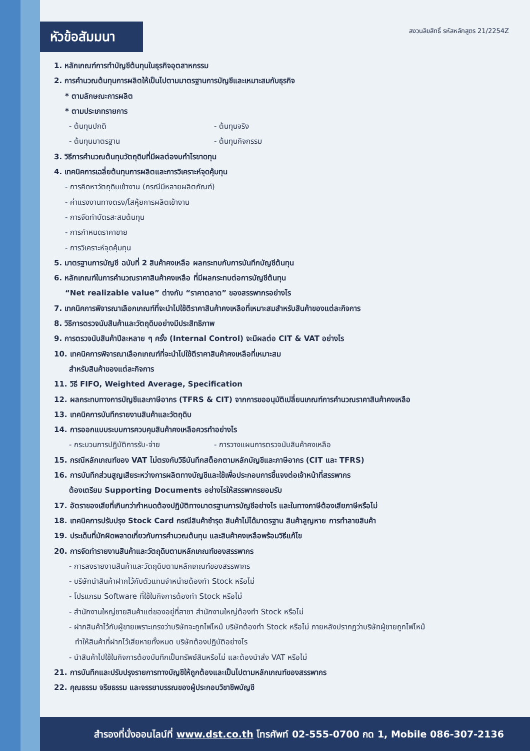หัวข้อสัมมนา
สงวนลิขสิทธิ์ รหัสหลักสูตร 21/2254Z
1. หลักเกณฑ์การทำบัญชีต้นทุนในธุรกิจอุตสาหกรรม
2. การคำนวณต้นทุนการผลิตให้เป็นไปตามมาตรฐานการบัญชีและเหมาะสมกับธุรกิจ
* ตามลักษณะการผลิต
* ตามประเภทรายการ
- ต้นทุนปกติ - ต้นทุนจริง
- ต้นทุนมาตรฐาน - ต้นทุนกิจกรรม
3. วิธีการคำนวณต้นทุนวัตถุดิบที่มีผลต่องบกำไรขาดทุน
4. เทคนิคการเฉลี่ยต้นทุนการผลิตและการวิเคราะห์จุดคุ้มทุน
- การคิดหาวัตถุดิบเข้างาน (กรณีมีหลายผลิตภัณฑ์)
- ค่าแรงงานทางตรง/โสหุ้ยการผลิตเข้างาน
- การจัดทำบัตรสะสมต้นทุน
- การกำหนดราคาขาย
- การวิเคราะห์จุดคุ้มทุน
5. มาตรฐานการบัญชี ฉบับที่ 2 สินค้าคงเหลือ ผลกระทบกับการบันทึกบัญชีต้นทุน
6. หลักเกณฑ์ในการคำนวณราคาสินค้าคงเหลือ ที่มีผลกระทบต่อการบัญชีต้นทุน
“Net realizable value” ต่างกับ “ราคาตลาด” ของสรรพากรอย่างไร
7. เทคนิคการพิจารณาเลือกเกณฑ์ที่จะนำไปใช้ตีราคาสินค้าคงเหลือที่เหมาะสมสำหรับสินค้าของแต่ละกิจการ
8. วิธีการตรวจนับสินค้าและวัตถุดิบอย่างมีประสิทธิภาพ
9. การตรวจนับสินค้าปีละหลาย ๆ ครั้ง (Internal Control) จะมีผลต่อ CIT & VAT อย่างไร
10. เทคนิคการพิจารณาเลือกเกณฑ์ที่จะนำไปใช้ตีราคาสินค้าคงเหลือที่เหมาะสม
สำหรับสินค้าของแต่ละกิจการ
11. วิธี FIFO, Weighted Average, Specification
12. ผลกระทบทางการบัญชีและภาษีอากร (TFRS & CIT) จากการขออนุมัติเปลี่ยนเกณฑ์การคำนวณราคาสินค้าคงเหลือ
13. เทคนิคการบันทึกรายงานสินค้าและวัตถุดิบ
14. การออกแบบระบบการควบคุมสินค้าคงเหลือควรทำอย่างไร
- กระบวนการปฏิบัติการรับ-จ่าย - การวางแผนการตรวจนับสินค้าคงเหลือ
15. กรณีหลักเกณฑ์ของ VAT ไม่ตรงกับวิธีบันทึกสต็อกตามหลักบัญชีและภาษีอากร (CIT และ TFRS)
16. การบันทึกส่วนสูญเสียระหว่างการผลิตทางบัญชีและใช้เพื่อประกอบการชี้แจงต่อเจ้าหน้าที่สรรพากร
ต้องเตรียม Supporting Documents อย่างไรให้สรรพากรยอมรับ
17. อัตราของเสียที่เกินกว่ากำหนดต้องปฏิบัติทางมาตรฐานการบัญชีอย่างไร และในทางภาษีต้องเสียภาษีหรือไม่
18. เทคนิคการปรับปรุง Stock Card กรณีสินค้าชำรุด สินค้าไม่ได้มาตรฐาน สินค้าสูญหาย การทำลายสินค้า
19. ประเด็นที่มักผิดพลาดเกี่ยวกับการคำนวณต้นทุน และสินค้าคงเหลือพร้อมวิธีแก้ไข
20. การจัดทำรายงานสินค้าและวัตถุดิบตามหลักเกณฑ์ของสรรพากร
- การลงรายงานสินค้าและวัตถุดิบตามหลักเกณฑ์ของสรรพากร
- บริษัทนำสินค้าฝากไว้กับตัวแทนจำหน่ายต้องทำ Stock หรือไม่
- โปรแกรม Software ที่ใช้ในกิจการต้องทำ Stock หรือไม่
- สำนักงานใหญ่ขายสินค้าแต่ของอยู่ที่สาขา สำนักงานใหญ่ต้องทำ Stock หรือไม่
- ฝากสินค้าไว้กับผู้ขายเพราะเกรงว่าบริษัทจะถูกไฟไหม้ บริษัทต้องทำ Stock หรือไม่ ภายหลังปรากฏว่าบริษัทผู้ขายถูกไฟไหม้
ทำให้สินค้าที่ฝากไว้เสียหายทั้งหมด บริษัทต้องปฏิบัติอย่างไร
- นำสินค้าไปใช้ในกิจการต้องบันทึกเป็นทรัพย์สินหรือไม่ และต้องนำส่ง VAT หรือไม่
21. การบันทึกและปรับปรุงรายการทางบัญชีให้ถูกต้องและเป็นไปตามหลักเกณฑ์ของสรรพากร
22. คุณธรรม จริยธรรม และจรรยาบรรณของผู้ประกอบวิชาชีพบัญชี
สำรองที่นั่งออนไลน์ที่ www.dst.co.th โทรศัพท์ 02-555-0700 กด 1, Mobile 086-307-2136